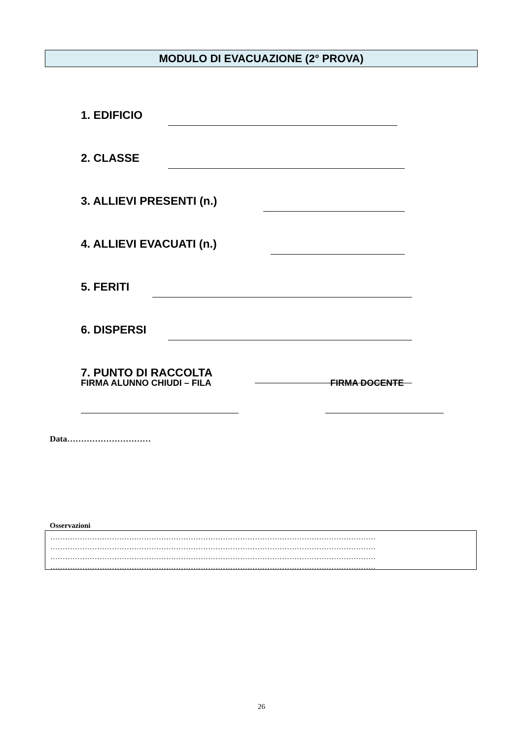MODULO DI EVACUAZIONE (2° PROVA)
1. EDIFICIO
2. CLASSE
3. ALLIEVI PRESENTI (n.)
4. ALLIEVI EVACUATI (n.)
5. FERITI
6. DISPERSI
7. PUNTO DI RACCOLTA
FIRMA ALUNNO CHIUDI – FILA FIRMA DOCENTE
Data…………………………
Osservazioni
……………………………………………………………………………………………………………………
……………………………………………………………………………………………………………………
……………………………………………………………………………………………………………………
……………………………………………………………………………………………………………………
26